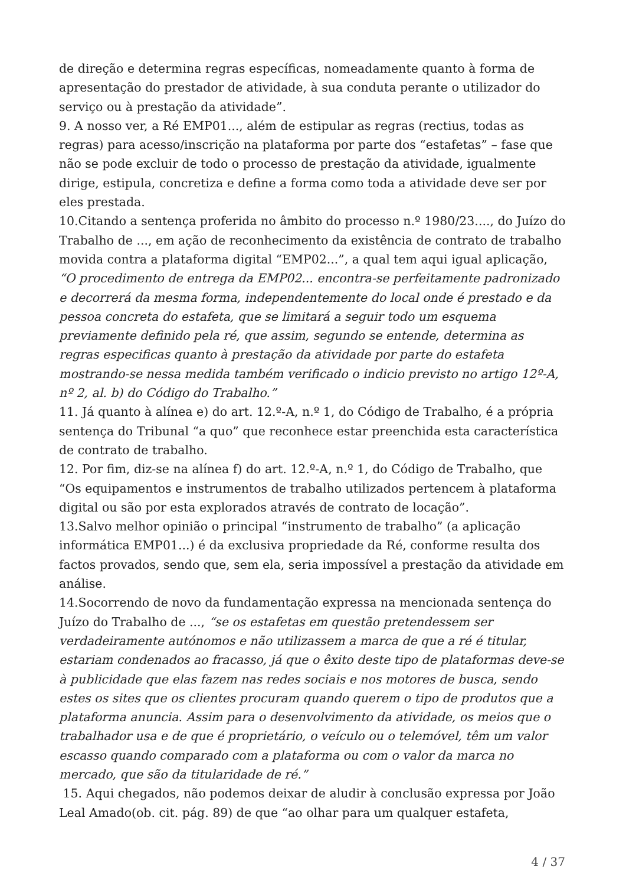de direção e determina regras específicas, nomeadamente quanto à forma de apresentação do prestador de atividade, à sua conduta perante o utilizador do serviço ou à prestação da atividade”.
9. A nosso ver, a Ré EMP01..., além de estipular as regras (rectius, todas as regras) para acesso/inscrição na plataforma por parte dos “estafetas” – fase que não se pode excluir de todo o processo de prestação da atividade, igualmente dirige, estipula, concretiza e define a forma como toda a atividade deve ser por eles prestada.
10.Citando a sentença proferida no âmbito do processo n.º 1980/23...., do Juízo do Trabalho de ..., em ação de reconhecimento da existência de contrato de trabalho movida contra a plataforma digital “EMP02...”, a qual tem aqui igual aplicação, “O procedimento de entrega da EMP02... encontra-se perfeitamente padronizado e decorrerá da mesma forma, independentemente do local onde é prestado e da pessoa concreta do estafeta, que se limitará a seguir todo um esquema previamente definido pela ré, que assim, segundo se entende, determina as regras especificas quanto à prestação da atividade por parte do estafeta mostrando-se nessa medida também verificado o indicio previsto no artigo 12º-A, nº 2, al. b) do Código do Trabalho.”
11. Já quanto à alínea e) do art. 12.º-A, n.º 1, do Código de Trabalho, é a própria sentença do Tribunal “a quo” que reconhece estar preenchida esta característica de contrato de trabalho.
12. Por fim, diz-se na alínea f) do art. 12.º-A, n.º 1, do Código de Trabalho, que “Os equipamentos e instrumentos de trabalho utilizados pertencem à plataforma digital ou são por esta explorados através de contrato de locação”.
13.Salvo melhor opinião o principal “instrumento de trabalho” (a aplicação informática EMP01...) é da exclusiva propriedade da Ré, conforme resulta dos factos provados, sendo que, sem ela, seria impossível a prestação da atividade em análise.
14.Socorrendo de novo da fundamentação expressa na mencionada sentença do Juízo do Trabalho de ..., “se os estafetas em questão pretendessem ser verdadeiramente autónomos e não utilizassem a marca de que a ré é titular, estariam condenados ao fracasso, já que o êxito deste tipo de plataformas deve-se à publicidade que elas fazem nas redes sociais e nos motores de busca, sendo estes os sites que os clientes procuram quando querem o tipo de produtos que a plataforma anuncia. Assim para o desenvolvimento da atividade, os meios que o trabalhador usa e de que é proprietário, o veículo ou o telemóvel, têm um valor escasso quando comparado com a plataforma ou com o valor da marca no mercado, que são da titularidade de ré.”
15. Aqui chegados, não podemos deixar de aludir à conclusão expressa por João Leal Amado(ob. cit. pág. 89) de que “ao olhar para um qualquer estafeta,
4 / 37